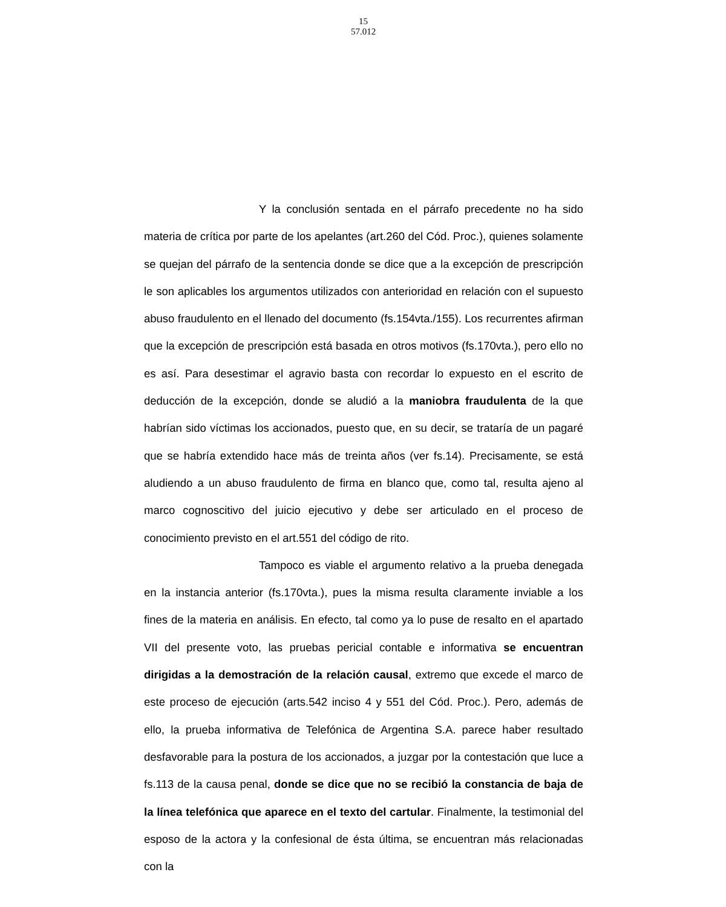15
57.012
Y la conclusión sentada en el párrafo precedente no ha sido materia de crítica por parte de los apelantes (art.260 del Cód. Proc.), quienes solamente se quejan del párrafo de la sentencia donde se dice que a la excepción de prescripción le son aplicables los argumentos utilizados con anterioridad en relación con el supuesto abuso fraudulento en el llenado del documento (fs.154vta./155). Los recurrentes afirman que la excepción de prescripción está basada en otros motivos (fs.170vta.), pero ello no es así. Para desestimar el agravio basta con recordar lo expuesto en el escrito de deducción de la excepción, donde se aludió a la maniobra fraudulenta de la que habrían sido víctimas los accionados, puesto que, en su decir, se trataría de un pagaré que se habría extendido hace más de treinta años (ver fs.14). Precisamente, se está aludiendo a un abuso fraudulento de firma en blanco que, como tal, resulta ajeno al marco cognoscitivo del juicio ejecutivo y debe ser articulado en el proceso de conocimiento previsto en el art.551 del código de rito.
Tampoco es viable el argumento relativo a la prueba denegada en la instancia anterior (fs.170vta.), pues la misma resulta claramente inviable a los fines de la materia en análisis. En efecto, tal como ya lo puse de resalto en el apartado VII del presente voto, las pruebas pericial contable e informativa se encuentran dirigidas a la demostración de la relación causal, extremo que excede el marco de este proceso de ejecución (arts.542 inciso 4 y 551 del Cód. Proc.). Pero, además de ello, la prueba informativa de Telefónica de Argentina S.A. parece haber resultado desfavorable para la postura de los accionados, a juzgar por la contestación que luce a fs.113 de la causa penal, donde se dice que no se recibió la constancia de baja de la línea telefónica que aparece en el texto del cartular. Finalmente, la testimonial del esposo de la actora y la confesional de ésta última, se encuentran más relacionadas con la